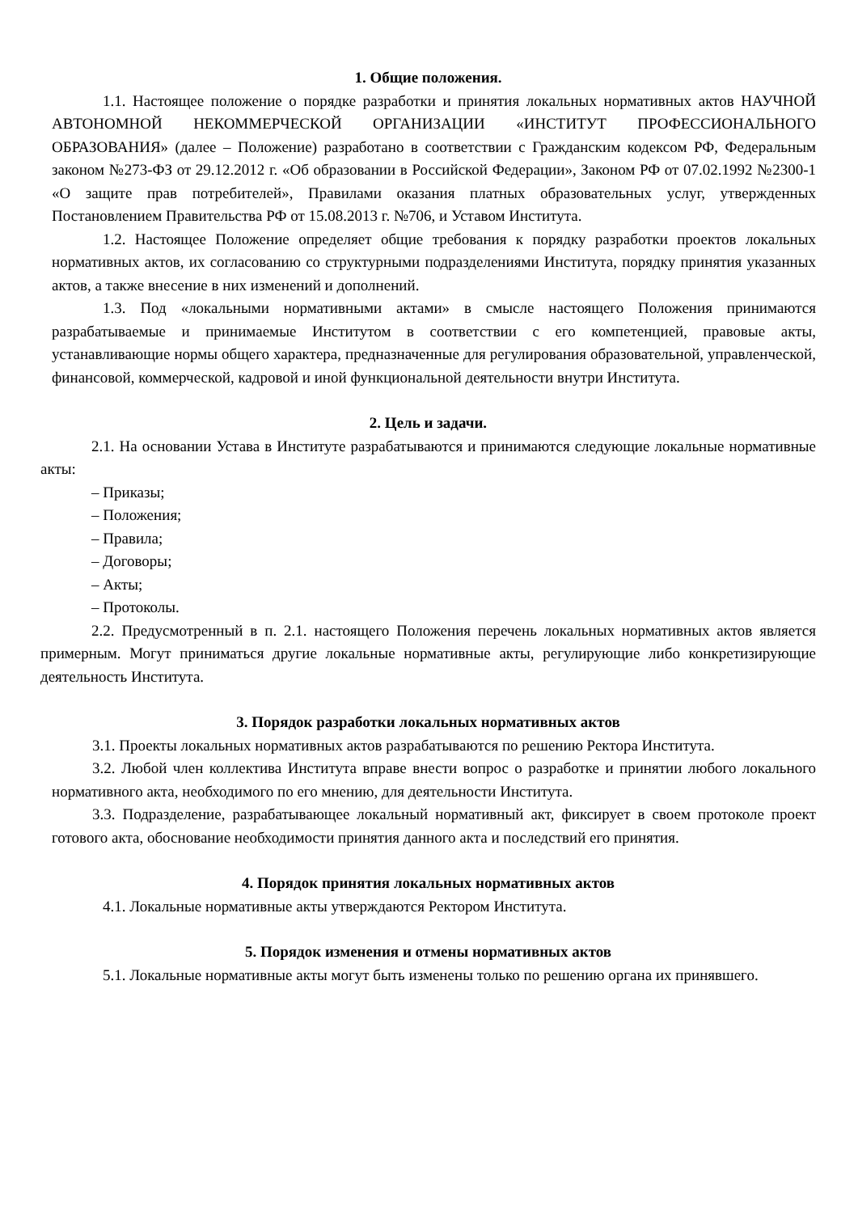1. Общие положения.
1.1. Настоящее положение о порядке разработки и принятия локальных нормативных актов НАУЧНОЙ АВТОНОМНОЙ НЕКОММЕРЧЕСКОЙ ОРГАНИЗАЦИИ «ИНСТИТУТ ПРОФЕССИОНАЛЬНОГО ОБРАЗОВАНИЯ» (далее – Положение) разработано в соответствии с Гражданским кодексом РФ, Федеральным законом №273-ФЗ от 29.12.2012 г. «Об образовании в Российской Федерации», Законом РФ от 07.02.1992 №2300-1 «О защите прав потребителей», Правилами оказания платных образовательных услуг, утвержденных Постановлением Правительства РФ от 15.08.2013 г. №706, и Уставом Института.
1.2. Настоящее Положение определяет общие требования к порядку разработки проектов локальных нормативных актов, их согласованию со структурными подразделениями Института, порядку принятия указанных актов, а также внесение в них изменений и дополнений.
1.3. Под «локальными нормативными актами» в смысле настоящего Положения принимаются разрабатываемые и принимаемые Институтом в соответствии с его компетенцией, правовые акты, устанавливающие нормы общего характера, предназначенные для регулирования образовательной, управленческой, финансовой, коммерческой, кадровой и иной функциональной деятельности внутри Института.
2. Цель и задачи.
2.1. На основании Устава в Институте разрабатываются и принимаются следующие локальные нормативные акты:
– Приказы;
– Положения;
– Правила;
– Договоры;
– Акты;
– Протоколы.
2.2. Предусмотренный в п. 2.1. настоящего Положения перечень локальных нормативных актов является примерным. Могут приниматься другие локальные нормативные акты, регулирующие либо конкретизирующие деятельность Института.
3. Порядок разработки локальных нормативных актов
3.1. Проекты локальных нормативных актов разрабатываются по решению Ректора Института.
3.2. Любой член коллектива Института вправе внести вопрос о разработке и принятии любого локального нормативного акта, необходимого по его мнению, для деятельности Института.
3.3. Подразделение, разрабатывающее локальный нормативный акт, фиксирует в своем протоколе проект готового акта, обоснование необходимости принятия данного акта и последствий его принятия.
4. Порядок принятия локальных нормативных актов
4.1. Локальные нормативные акты утверждаются Ректором Института.
5. Порядок изменения и отмены нормативных актов
5.1. Локальные нормативные акты могут быть изменены только по решению органа их принявшего.